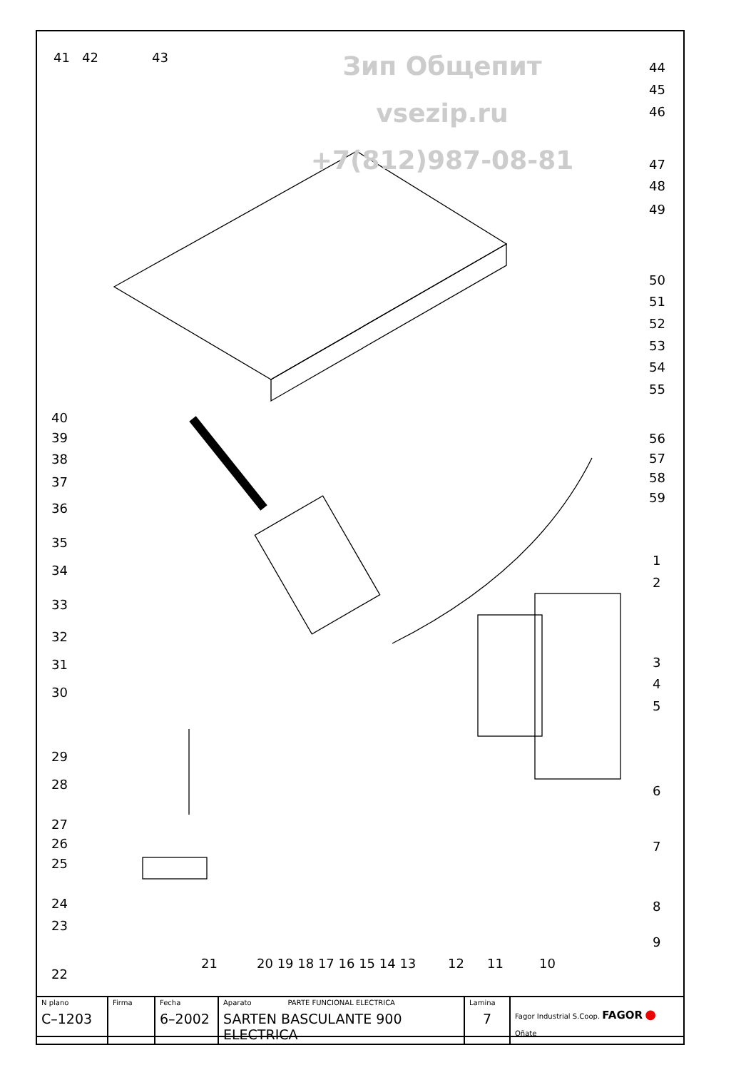Зип Общепит
vsezip.ru
+7(812)987-08-81
41 42 43
44
45
46
47
48
49
50
51
52
53
54
55
56
57
58
59
1
2
3
4
5
6
7
8
9
40
39
38
37
36
35
34
33
32
31
30
29
28
27
26
25
24
23
22
21 20 19 18 17 16 15 14 13 12 11 10
| N plano C–1203 | Firma | Fecha 6–2002 | Aparato PARTE FUNCIONAL ELECTRICA SARTEN BASCULANTE 900 ELECTRICA | Lamina 7 | Fagor Industrial S.Coop. FAGOR ● Oñate |